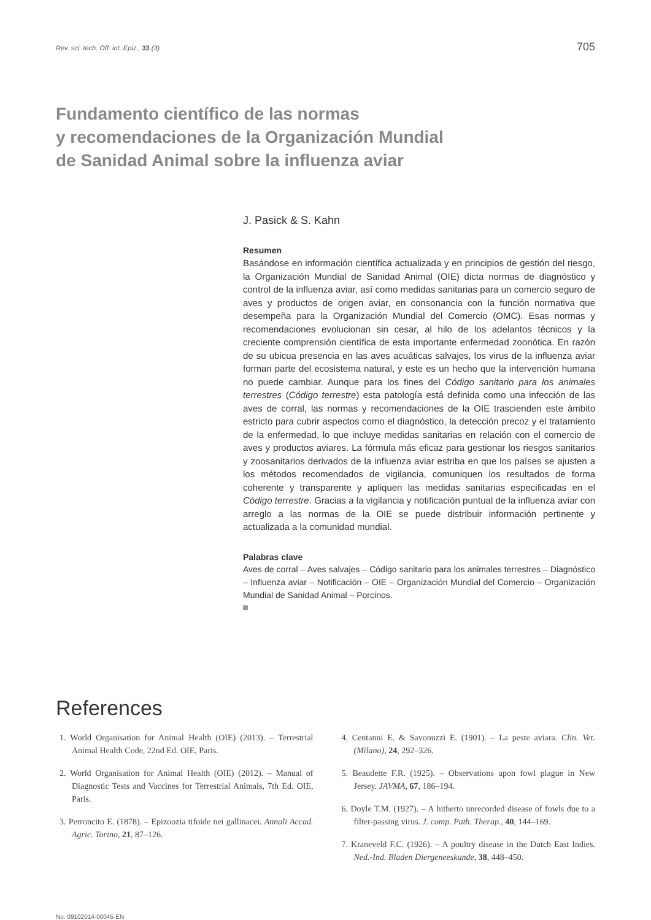Rev. sci. tech. Off. int. Epiz., 33 (3) 705
Fundamento científico de las normas
y recomendaciones de la Organización Mundial
de Sanidad Animal sobre la influenza aviar
J. Pasick & S. Kahn
Resumen
Basándose en información científica actualizada y en principios de gestión del riesgo, la Organización Mundial de Sanidad Animal (OIE) dicta normas de diagnóstico y control de la influenza aviar, así como medidas sanitarias para un comercio seguro de aves y productos de origen aviar, en consonancia con la función normativa que desempeña para la Organización Mundial del Comercio (OMC). Esas normas y recomendaciones evolucionan sin cesar, al hilo de los adelantos técnicos y la creciente comprensión científica de esta importante enfermedad zoonótica. En razón de su ubicua presencia en las aves acuáticas salvajes, los virus de la influenza aviar forman parte del ecosistema natural, y este es un hecho que la intervención humana no puede cambiar. Aunque para los fines del Código sanitario para los animales terrestres (Código terrestre) esta patología está definida como una infección de las aves de corral, las normas y recomendaciones de la OIE trascienden este ámbito estricto para cubrir aspectos como el diagnóstico, la detección precoz y el tratamiento de la enfermedad, lo que incluye medidas sanitarias en relación con el comercio de aves y productos aviares. La fórmula más eficaz para gestionar los riesgos sanitarios y zoosanitarios derivados de la influenza aviar estriba en que los países se ajusten a los métodos recomendados de vigilancia, comuniquen los resultados de forma coherente y transparente y apliquen las medidas sanitarias especificadas en el Código terrestre. Gracias a la vigilancia y notificación puntual de la influenza aviar con arreglo a las normas de la OIE se puede distribuir información pertinente y actualizada a la comunidad mundial.
Palabras clave
Aves de corral – Aves salvajes – Código sanitario para los animales terrestres – Diagnóstico – Influenza aviar – Notificación – OIE – Organización Mundial del Comercio – Organización Mundial de Sanidad Animal – Porcinos.
References
1. World Organisation for Animal Health (OIE) (2013). – Terrestrial Animal Health Code, 22nd Ed. OIE, Paris.
2. World Organisation for Animal Health (OIE) (2012). – Manual of Diagnostic Tests and Vaccines for Terrestrial Animals, 7th Ed. OIE, Paris.
3. Perroncito E. (1878). – Epizoozia tifoide nei gallinacei. Annali Accad. Agric. Torino, 21, 87–126.
4. Centanni E. & Savonuzzi E. (1901). – La peste aviara. Clin. Vet. (Milano), 24, 292–326.
5. Beaudette F.R. (1925). – Observations upon fowl plague in New Jersey. JAVMA, 67, 186–194.
6. Doyle T.M. (1927). – A hitherto unrecorded disease of fowls due to a filter-passing virus. J. comp. Path. Therap., 40, 144–169.
7. Kraneveld F.C. (1926). – A poultry disease in the Dutch East Indies. Ned.-Ind. Bladen Diergeneeskunde, 38, 448–450.
No. 09102014-00045-EN